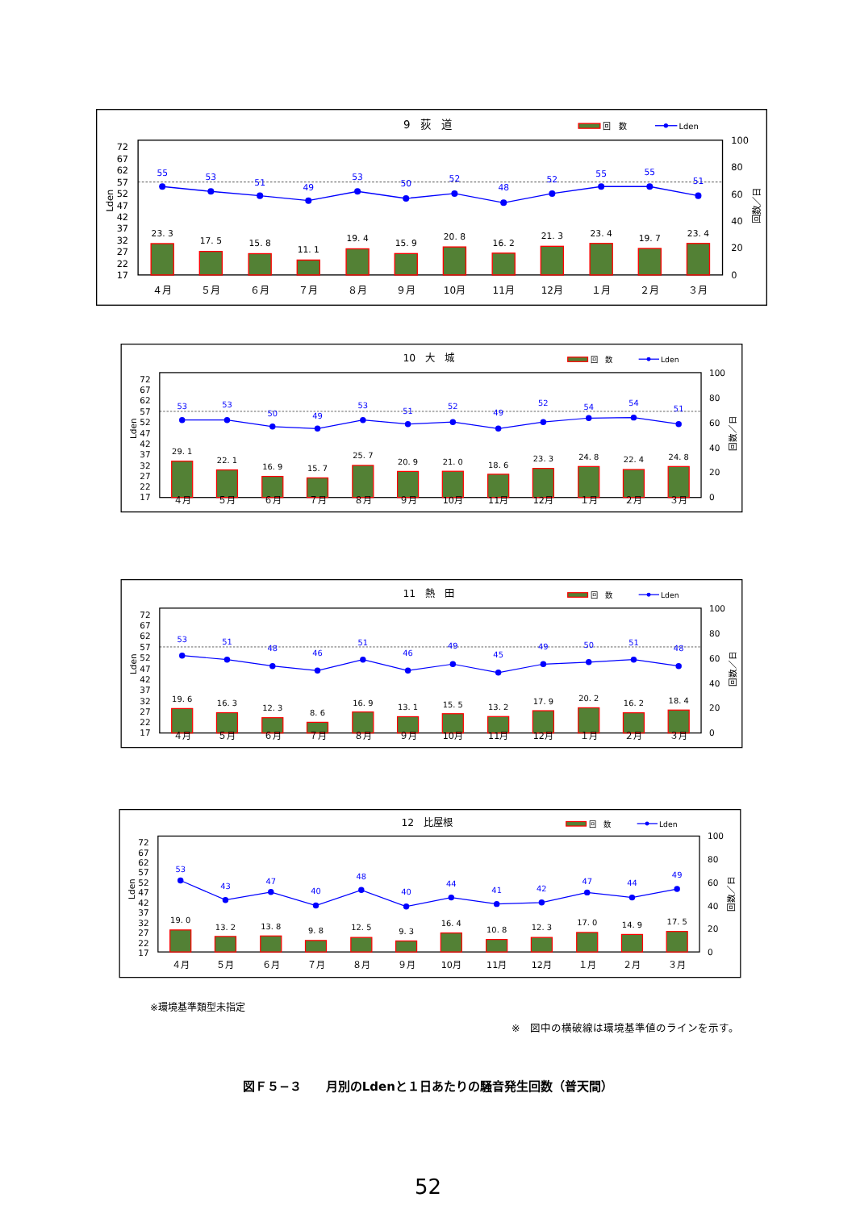9　荻　道
回　数
Lden
72
67
62
57
52
47
42
37
32
27
22
17
Lden
100
80
60
40
20
0
回数／日
23. 3
17. 5
15. 8
11. 1
19. 4
15. 9
20. 8
16. 2
21. 3
23. 4
19. 7
23. 4
55
53
51
49
53
50
52
48
52
55
55
51
４月
５月
６月
７月
８月
９月
10月
11月
12月
１月
２月
３月
10　大　城
回　数
Lden
72
67
62
57
52
47
42
37
32
27
22
17
Lden
100
80
60
40
20
0
回数／日
29. 1
22. 1
16. 9
15. 7
25. 7
20. 9
21. 0
18. 6
23. 3
24. 8
22. 4
24. 8
53
53
50
49
53
51
52
49
52
54
54
51
４月
５月
６月
７月
８月
９月
10月
11月
12月
１月
２月
３月
11　熱　田
回　数
Lden
72
67
62
57
52
47
42
37
32
27
22
17
Lden
100
80
60
40
20
0
回数／日
19. 6
16. 3
12. 3
8. 6
16. 9
13. 1
15. 5
13. 2
17. 9
20. 2
16. 2
18. 4
53
51
48
46
51
46
49
45
49
50
51
48
４月
５月
６月
７月
８月
９月
10月
11月
12月
１月
２月
３月
12　比屋根
回　数
Lden
72
67
62
57
52
47
42
37
32
27
22
17
Lden
100
80
60
40
20
0
回数／日
19. 0
13. 2
13. 8
9. 8
12. 5
9. 3
16. 4
10. 8
12. 3
17. 0
14. 9
17. 5
53
43
47
40
48
40
44
41
42
47
44
49
４月
５月
６月
７月
８月
９月
10月
11月
12月
１月
２月
３月
※環境基準類型未指定
※　図中の横破線は環境基準値のラインを示す。
図Ｆ５−３　　月別のLdenと１日あたりの騒音発生回数（普天間）
52